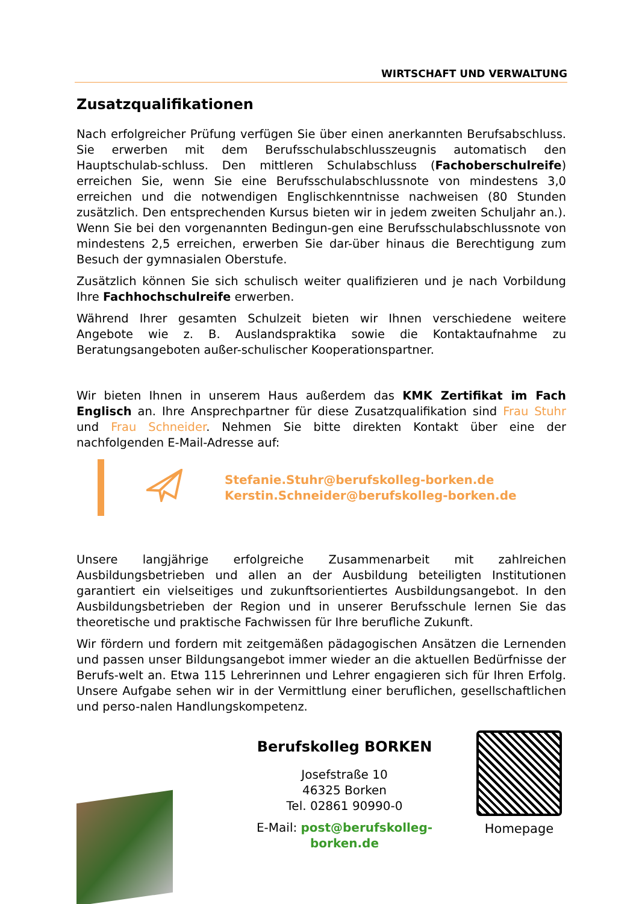WIRTSCHAFT UND VERWALTUNG
Zusatzqualifikationen
Nach erfolgreicher Prüfung verfügen Sie über einen anerkannten Berufsabschluss. Sie erwerben mit dem Berufsschulabschlusszeugnis automatisch den Hauptschulab-schluss. Den mittleren Schulabschluss (Fachoberschulreife) erreichen Sie, wenn Sie eine Berufsschulabschlussnote von mindestens 3,0 erreichen und die notwendigen Englischkenntnisse nachweisen (80 Stunden zusätzlich. Den entsprechenden Kursus bieten wir in jedem zweiten Schuljahr an.). Wenn Sie bei den vorgenannten Bedingun-gen eine Berufsschulabschlussnote von mindestens 2,5 erreichen, erwerben Sie dar-über hinaus die Berechtigung zum Besuch der gymnasialen Oberstufe.
Zusätzlich können Sie sich schulisch weiter qualifizieren und je nach Vorbildung Ihre Fachhochschulreife erwerben.
Während Ihrer gesamten Schulzeit bieten wir Ihnen verschiedene weitere Angebote wie z. B. Auslandspraktika sowie die Kontaktaufnahme zu Beratungsangeboten außer-schulischer Kooperationspartner.
Wir bieten Ihnen in unserem Haus außerdem das KMK Zertifikat im Fach Englisch an. Ihre Ansprechpartner für diese Zusatzqualifikation sind Frau Stuhr und Frau Schneider. Nehmen Sie bitte direkten Kontakt über eine der nachfolgenden E-Mail-Adresse auf:
Stefanie.Stuhr@berufskolleg-borken.de
Kerstin.Schneider@berufskolleg-borken.de
Unsere langjährige erfolgreiche Zusammenarbeit mit zahlreichen Ausbildungsbetrieben und allen an der Ausbildung beteiligten Institutionen garantiert ein vielseitiges und zukunftsorientiertes Ausbildungsangebot. In den Ausbildungsbetrieben der Region und in unserer Berufsschule lernen Sie das theoretische und praktische Fachwissen für Ihre berufliche Zukunft.
Wir fördern und fordern mit zeitgemäßen pädagogischen Ansätzen die Lernenden und passen unser Bildungsangebot immer wieder an die aktuellen Bedürfnisse der Berufs-welt an. Etwa 115 Lehrerinnen und Lehrer engagieren sich für Ihren Erfolg. Unsere Aufgabe sehen wir in der Vermittlung einer beruflichen, gesellschaftlichen und perso-nalen Handlungskompetenz.
Berufskolleg BORKEN
Josefstraße 10
46325 Borken
Tel. 02861 90990-0
E-Mail: post@berufskolleg-borken.de
Homepage